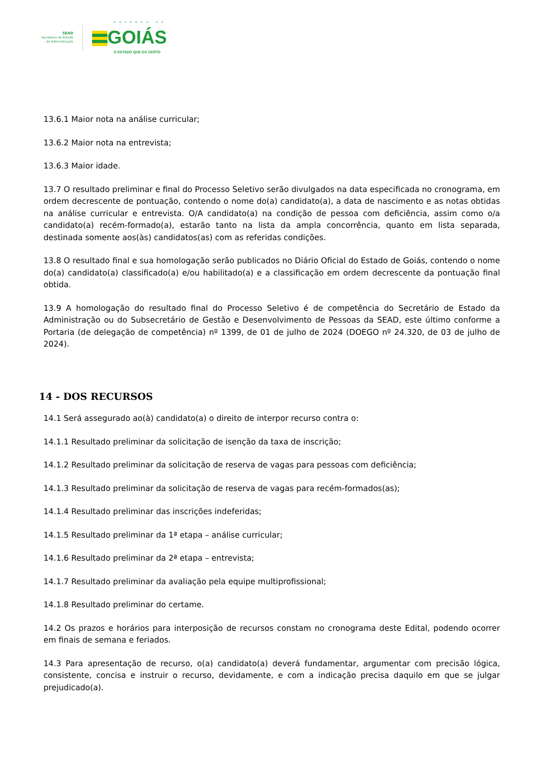SEAD
Secretaria de Estado
da Administração
GOVERNO DE
GOIÁS
O ESTADO QUE DÁ CERTO
13.6.1 Maior nota na análise curricular;
13.6.2 Maior nota na entrevista;
13.6.3 Maior idade.
13.7 O resultado preliminar e final do Processo Seletivo serão divulgados na data especificada no cronograma, em ordem decrescente de pontuação, contendo o nome do(a) candidato(a), a data de nascimento e as notas obtidas na análise curricular e entrevista. O/A candidato(a) na condição de pessoa com deficiência, assim como o/a candidato(a) recém-formado(a), estarão tanto na lista da ampla concorrência, quanto em lista separada, destinada somente aos(às) candidatos(as) com as referidas condições.
13.8 O resultado final e sua homologação serão publicados no Diário Oficial do Estado de Goiás, contendo o nome do(a) candidato(a) classificado(a) e/ou habilitado(a) e a classificação em ordem decrescente da pontuação final obtida.
13.9 A homologação do resultado final do Processo Seletivo é de competência do Secretário de Estado da Administração ou do Subsecretário de Gestão e Desenvolvimento de Pessoas da SEAD, este último conforme a Portaria (de delegação de competência) nº 1399, de 01 de julho de 2024 (DOEGO nº 24.320, de 03 de julho de 2024).
14 - DOS RECURSOS
14.1 Será assegurado ao(à) candidato(a) o direito de interpor recurso contra o:
14.1.1 Resultado preliminar da solicitação de isenção da taxa de inscrição;
14.1.2 Resultado preliminar da solicitação de reserva de vagas para pessoas com deficiência;
14.1.3 Resultado preliminar da solicitação de reserva de vagas para recém-formados(as);
14.1.4 Resultado preliminar das inscrições indeferidas;
14.1.5 Resultado preliminar da 1ª etapa – análise curricular;
14.1.6 Resultado preliminar da 2ª etapa – entrevista;
14.1.7 Resultado preliminar da avaliação pela equipe multiprofissional;
14.1.8 Resultado preliminar do certame.
14.2 Os prazos e horários para interposição de recursos constam no cronograma deste Edital, podendo ocorrer em finais de semana e feriados.
14.3 Para apresentação de recurso, o(a) candidato(a) deverá fundamentar, argumentar com precisão lógica, consistente, concisa e instruir o recurso, devidamente, e com a indicação precisa daquilo em que se julgar prejudicado(a).